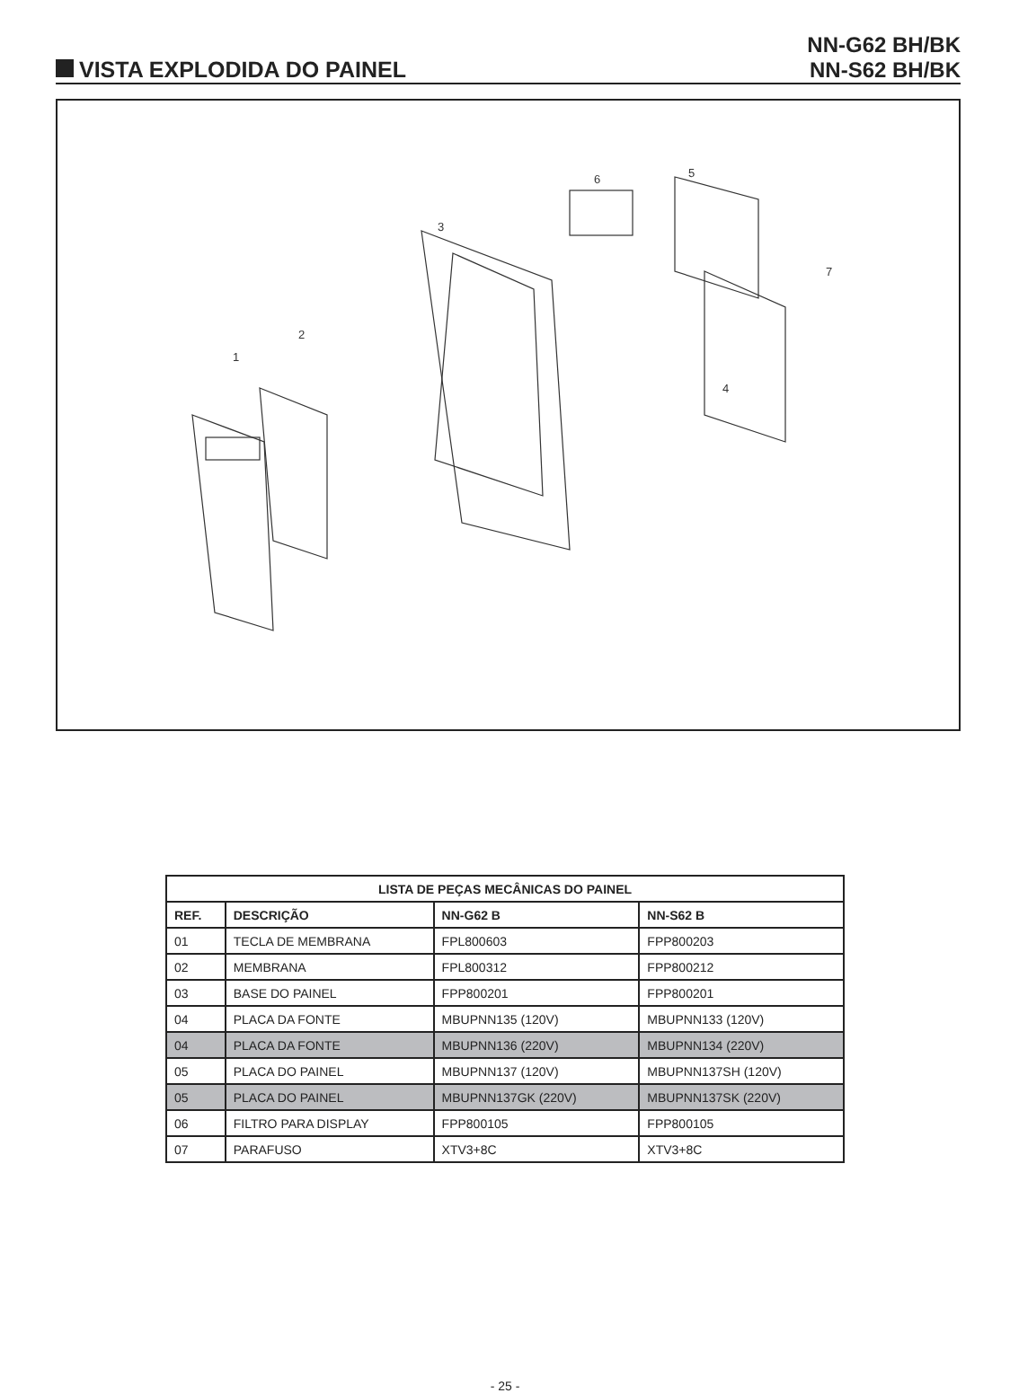VISTA EXPLODIDA DO PAINEL
NN-G62 BH/BK
NN-S62 BH/BK
1
2
3
4
5
6
7
| LISTA DE PEÇAS MECÂNICAS DO PAINEL | | | |
| --- | --- | --- | --- |
| REF. | DESCRIÇÃO | NN-G62 B | NN-S62 B |
| 01 | TECLA DE MEMBRANA | FPL800603 | FPP800203 |
| 02 | MEMBRANA | FPL800312 | FPP800212 |
| 03 | BASE DO PAINEL | FPP800201 | FPP800201 |
| 04 | PLACA DA FONTE | MBUPNN135 (120V) | MBUPNN133 (120V) |
| 04 | PLACA DA FONTE | MBUPNN136 (220V) | MBUPNN134 (220V) |
| 05 | PLACA DO PAINEL | MBUPNN137 (120V) | MBUPNN137SH (120V) |
| 05 | PLACA DO PAINEL | MBUPNN137GK (220V) | MBUPNN137SK (220V) |
| 06 | FILTRO PARA DISPLAY | FPP800105 | FPP800105 |
| 07 | PARAFUSO | XTV3+8C | XTV3+8C |
- 25 -